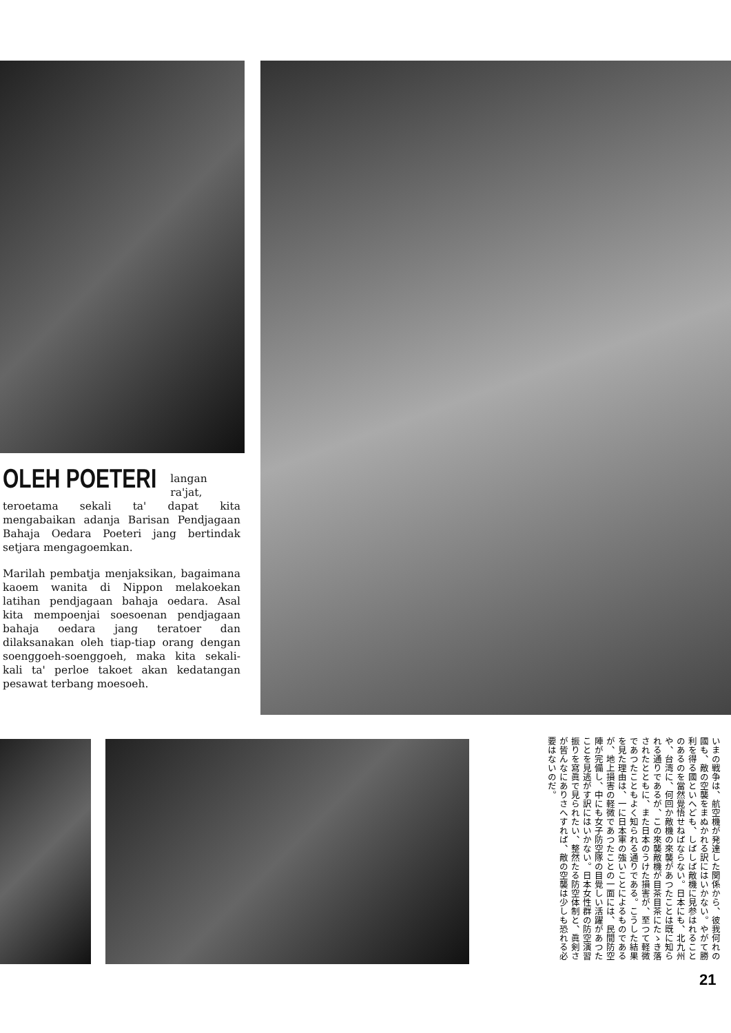OLEH POETERI
langan ra'jat, teroetama sekali ta' dapat kita mengabaikan adanja Barisan Pendjagaan Bahaja Oedara Poeteri jang bertindak setjara mengagoemkan.
Marilah pembatja menjaksikan, bagaimana kaoem wanita di Nippon melakoekan latihan pendjagaan bahaja oedara. Asal kita mempoenjai soesoenan pendjagaan bahaja oedara jang teratoer dan dilaksanakan oleh tiap-tiap orang dengan soenggoeh-soenggoeh, maka kita sekali-kali ta' perloe takoet akan kedatangan pesawat terbang moesoeh.
いまの戦争は、航空機が発達した関係から、彼我何れの國も、敵の空襲をまぬかれる訳にはいかない。やがて勝利を得る國といへども、しばしば敵機に見参はれることのあるのを當然覺悟せねばならない。日本にも、北九州や、台湾に、何回か敵機の來襲があつたことは既に知られる通りであるが、この來襲敵機が目茶目茶にたゝき落されたとともに、また日本のうけた損害が、至つて軽微であつたこともよく知られる通りである。こうした結果を見た理由は、一に日本軍の強いことによるものであるが、地上損害の軽微であつたことの一面には、民間防空陣が完備し、中にも女子防空隊の目覺しい活躍があつたことを見逃がす訳にはいかない。日本女性群の防空演習振りを寫眞で見られたい、整然たる防空体制と、眞剣さが皆んなにありさへすれば、敵の空襲は少しも恐れる必要はないのだ。
21